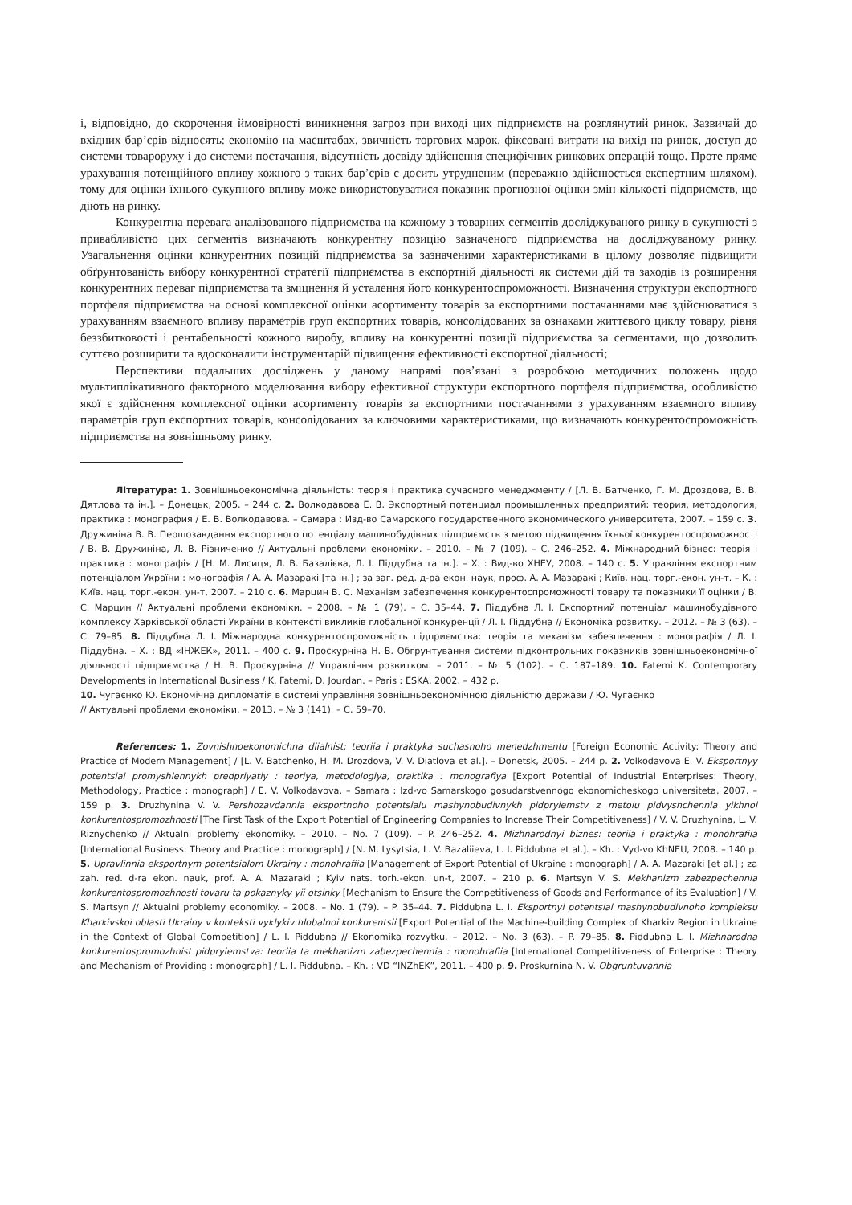і, відповідно, до скорочення ймовірності виникнення загроз при виході цих підприємств на розглянутий ринок. Зазвичай до вхідних бар’єрів відносять: економію на масштабах, звичність торгових марок, фіксовані витрати на вихід на ринок, доступ до системи товароруху і до системи постачання, відсутність досвіду здійснення специфічних ринкових операцій тощо. Проте пряме урахування потенційного впливу кожного з таких бар’єрів є досить утрудненим (переважно здійснюється експертним шляхом), тому для оцінки їхнього сукупного впливу може використовуватися показник прогнозної оцінки змін кількості підприємств, що діють на ринку.
Конкурентна перевага аналізованого підприємства на кожному з товарних сегментів досліджуваного ринку в сукупності з привабливістю цих сегментів визначають конкурентну позицію зазначеного підприємства на досліджуваному ринку. Узагальнення оцінки конкурентних позицій підприємства за зазначеними характеристиками в цілому дозволяє підвищити обґрунтованість вибору конкурентної стратегії підприємства в експортній діяльності як системи дій та заходів із розширення конкурентних переваг підприємства та зміцнення й усталення його конкурентоспроможності. Визначення структури експортного портфеля підприємства на основі комплексної оцінки асортименту товарів за експортними постачаннями має здійснюватися з урахуванням взаємного впливу параметрів груп експортних товарів, консолідованих за ознаками життєвого циклу товару, рівня беззбитковості і рентабельності кожного виробу, впливу на конкурентні позиції підприємства за сегментами, що дозволить суттєво розширити та вдосконалити інструментарій підвищення ефективності експортної діяльності;
Перспективи подальших досліджень у даному напрямі пов’язані з розробкою методичних положень щодо мультиплікативного факторного моделювання вибору ефективної структури експортного портфеля підприємства, особливістю якої є здійснення комплексної оцінки асортименту товарів за експортними постачаннями з урахуванням взаємного впливу параметрів груп експортних товарів, консолідованих за ключовими характеристиками, що визначають конкурентоспроможність підприємства на зовнішньому ринку.
Література: 1. Зовнішньоекономічна діяльність: теорія і практика сучасного менеджменту / [Л. В. Батченко, Г. М. Дроздова, В. В. Дятлова та ін.]. – Донецьк, 2005. – 244 с. 2. Волкодавова Е. В. Экспортный потенциал промышленных предприятий: теория, методология, практика : монография / Е. В. Волкодавова. – Самара : Изд-во Самарского государственного экономического университета, 2007. – 159 с. 3. Дружиніна В. В. Першозавдання експортного потенціалу машинобудівних підприємств з метою підвищення їхньої конкурентоспроможності / В. В. Дружиніна, Л. В. Різниченко // Актуальні проблеми економіки. – 2010. – № 7 (109). – С. 246–252. 4. Міжнародний бізнес: теорія і практика : монографія / [Н. М. Лисиця, Л. В. Базалієва, Л. І. Піддубна та ін.]. – Х. : Вид-во ХНЕУ, 2008. – 140 с. 5. Управління експортним потенціалом України : монографія / А. А. Мазаракі [та ін.] ; за заг. ред. д-ра екон. наук, проф. А. А. Мазаракі ; Київ. нац. торг.-екон. ун-т. – К. : Київ. нац. торг.-екон. ун-т, 2007. – 210 с. 6. Марцин В. С. Механізм забезпечення конкурентоспроможності товару та показники її оцінки / В. С. Марцин // Актуальні проблеми економіки. – 2008. – № 1 (79). – С. 35–44. 7. Піддубна Л. І. Експортний потенціал машинобудівного комплексу Харківської області України в контексті викликів глобальної конкуренції / Л. І. Піддубна // Економіка розвитку. – 2012. – № 3 (63). – С. 79–85. 8. Піддубна Л. І. Міжнародна конкурентоспроможність підприємства: теорія та механізм забезпечення : монографія / Л. І. Піддубна. – Х. : ВД «ІНЖЕК», 2011. – 400 с. 9. Проскурніна Н. В. Обґрунтування системи підконтрольних показників зовнішньоекономічної діяльності підприємства / Н. В. Проскурніна // Управління розвитком. – 2011. – № 5 (102). – С. 187–189. 10. Fatemi K. Contemporary Developments in International Business / K. Fatemi, D. Jourdan. – Paris : ESKA, 2002. – 432 p.
10. Чугаєнко Ю. Економічна дипломатія в системі управління зовнішньоекономічною діяльністю держави / Ю. Чугаєнко
// Актуальні проблеми економіки. – 2013. – № 3 (141). – С. 59–70.
References: 1. Zovnishnoekonomichna diialnist: teoriia i praktyka suchasnoho menedzhmentu [Foreign Economic Activity: Theory and Practice of Modern Management] / [L. V. Batchenko, H. M. Drozdova, V. V. Diatlova et al.]. – Donetsk, 2005. – 244 p. 2. Volkodavova E. V. Eksportnyy potentsial promyshlennykh predpriyatiy : teoriya, metodologiya, praktika : monografiya [Export Potential of Industrial Enterprises: Theory, Methodology, Practice : monograph] / E. V. Volkodavova. – Samara : Izd-vo Samarskogo gosudarstvennogo ekonomicheskogo universiteta, 2007. – 159 p. 3. Druzhynina V. V. Pershozavdannia eksportnoho potentsialu mashynobudivnykh pidpryiemstv z metoiu pidvyshchennia yikhnoi konkurentospromozhnosti [The First Task of the Export Potential of Engineering Companies to Increase Their Competitiveness] / V. V. Druzhynina, L. V. Riznychenko // Aktualni problemy ekonomiky. – 2010. – No. 7 (109). – P. 246–252. 4. Mizhnarodnyi biznes: teoriia i praktyka : monohrafiia [International Business: Theory and Practice : monograph] / [N. M. Lysytsia, L. V. Bazaliieva, L. I. Piddubna et al.]. – Kh. : Vyd-vo KhNEU, 2008. – 140 p. 5. Upravlinnia eksportnym potentsialom Ukrainy : monohrafiia [Management of Export Potential of Ukraine : monograph] / A. A. Mazaraki [et al.] ; za zah. red. d-ra ekon. nauk, prof. A. A. Mazaraki ; Kyiv nats. torh.-ekon. un-t, 2007. – 210 p. 6. Martsyn V. S. Mekhanizm zabezpechennia konkurentospromozhnosti tovaru ta pokaznyky yii otsinky [Mechanism to Ensure the Competitiveness of Goods and Performance of its Evaluation] / V. S. Martsyn // Aktualni problemy economiky. – 2008. – No. 1 (79). – P. 35–44. 7. Piddubna L. I. Eksportnyi potentsial mashynobudivnoho kompleksu Kharkivskoi oblasti Ukrainy v konteksti vyklykiv hlobalnoi konkurentsii [Export Potential of the Machine-building Complex of Kharkiv Region in Ukraine in the Context of Global Competition] / L. I. Piddubna // Ekonomika rozvytku. – 2012. – No. 3 (63). – P. 79–85. 8. Piddubna L. I. Mizhnarodna konkurentospromozhnist pidpryiemstva: teoriia ta mekhanizm zabezpechennia : monohrafiia [International Competitiveness of Enterprise : Theory and Mechanism of Providing : monograph] / L. I. Piddubna. – Kh. : VD “INZhEK”, 2011. – 400 p. 9. Proskurnina N. V. Obgruntuvannia